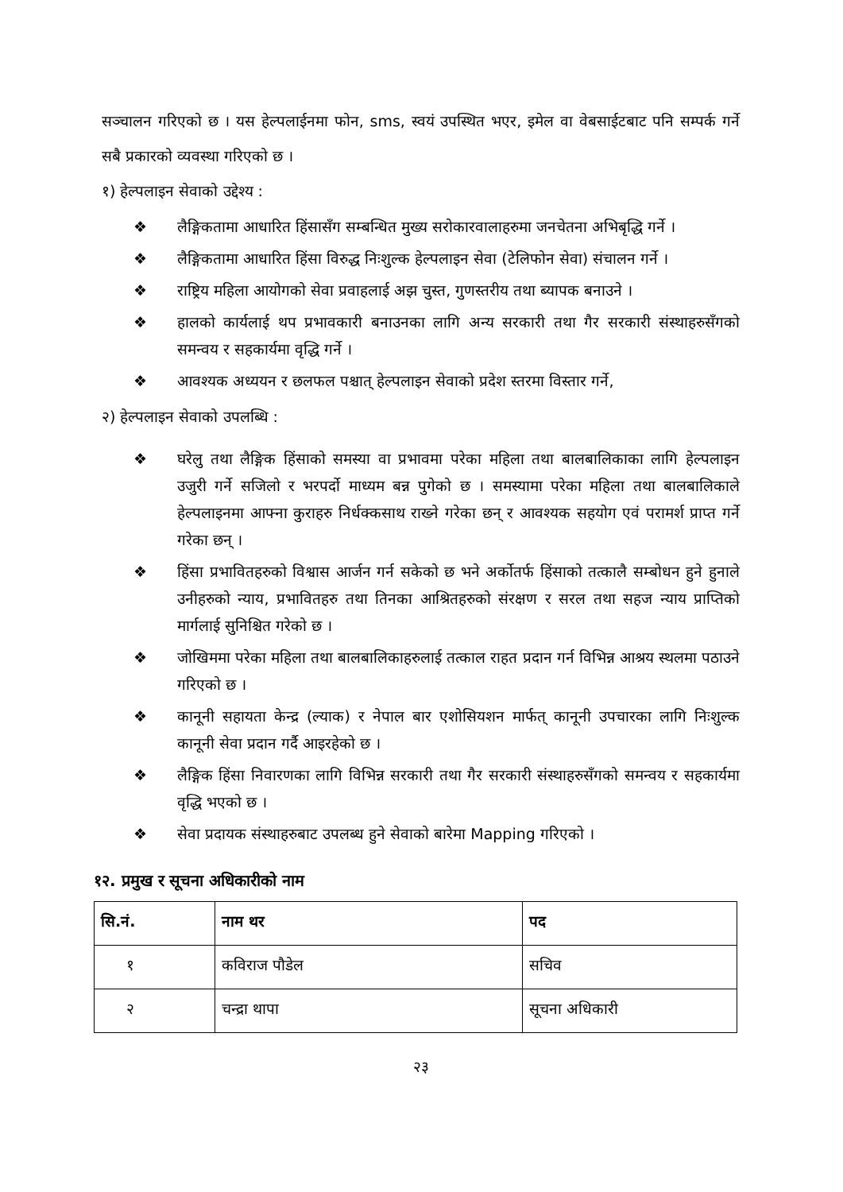सञ्चालन गरिएको छ । यस हेल्पलाईनमा फोन, sms, स्वयं उपस्थित भएर, इमेल वा वेबसाईटबाट पनि सम्पर्क गर्ने सबै प्रकारको व्यवस्था गरिएको छ ।
१) हेल्पलाइन सेवाको उद्देश्य :
❖ लैङ्गिकतामा आधारित हिंसासँग सम्बन्धित मुख्य सरोकारवालाहरुमा जनचेतना अभिबृद्धि गर्ने ।
❖ लैङ्गिकतामा आधारित हिंसा विरुद्ध निःशुल्क हेल्पलाइन सेवा (टेलिफोन सेवा) संचालन गर्ने ।
❖ राष्ट्रिय महिला आयोगको सेवा प्रवाहलाई अझ चुस्त, गुणस्तरीय तथा ब्यापक बनाउने ।
❖ हालको कार्यलाई थप प्रभावकारी बनाउनका लागि अन्य सरकारी तथा गैर सरकारी संस्थाहरुसँगको समन्वय र सहकार्यमा वृद्धि गर्ने ।
❖ आवश्यक अध्ययन र छलफल पश्चात् हेल्पलाइन सेवाको प्रदेश स्तरमा विस्तार गर्ने,
२) हेल्पलाइन सेवाको उपलब्धि :
❖ घरेलु तथा लैङ्गिक हिंसाको समस्या वा प्रभावमा परेका महिला तथा बालबालिकाका लागि हेल्पलाइन उजुरी गर्ने सजिलो र भरपर्दो माध्यम बन्न पुगेको छ । समस्यामा परेका महिला तथा बालबालिकाले हेल्पलाइनमा आफ्ना कुराहरु निर्धक्कसाथ राख्ने गरेका छन् र आवश्यक सहयोग एवं परामर्श प्राप्त गर्ने गरेका छन् ।
❖ हिंसा प्रभावितहरुको विश्वास आर्जन गर्न सकेको छ भने अर्कोतर्फ हिंसाको तत्कालै सम्बोधन हुने हुनाले उनीहरुको न्याय, प्रभावितहरु तथा तिनका आश्रितहरुको संरक्षण र सरल तथा सहज न्याय प्राप्तिको मार्गलाई सुनिश्चित गरेको छ ।
❖ जोखिममा परेका महिला तथा बालबालिकाहरुलाई तत्काल राहत प्रदान गर्न विभिन्न आश्रय स्थलमा पठाउने गरिएको छ ।
❖ कानूनी सहायता केन्द्र (ल्याक) र नेपाल बार एशोसियशन मार्फत् कानूनी उपचारका लागि निःशुल्क कानूनी सेवा प्रदान गर्दै आइरहेको छ ।
❖ लैङ्गिक हिंसा निवारणका लागि विभिन्न सरकारी तथा गैर सरकारी संस्थाहरुसँगको समन्वय र सहकार्यमा वृद्धि भएको छ ।
❖ सेवा प्रदायक संस्थाहरुबाट उपलब्ध हुने सेवाको बारेमा Mapping गरिएको ।
१२. प्रमुख र सूचना अधिकारीको नाम
| सि.नं. | नाम थर | पद |
| --- | --- | --- |
| १ | कविराज पौडेल | सचिव |
| २ | चन्द्रा थापा | सूचना अधिकारी |
२३